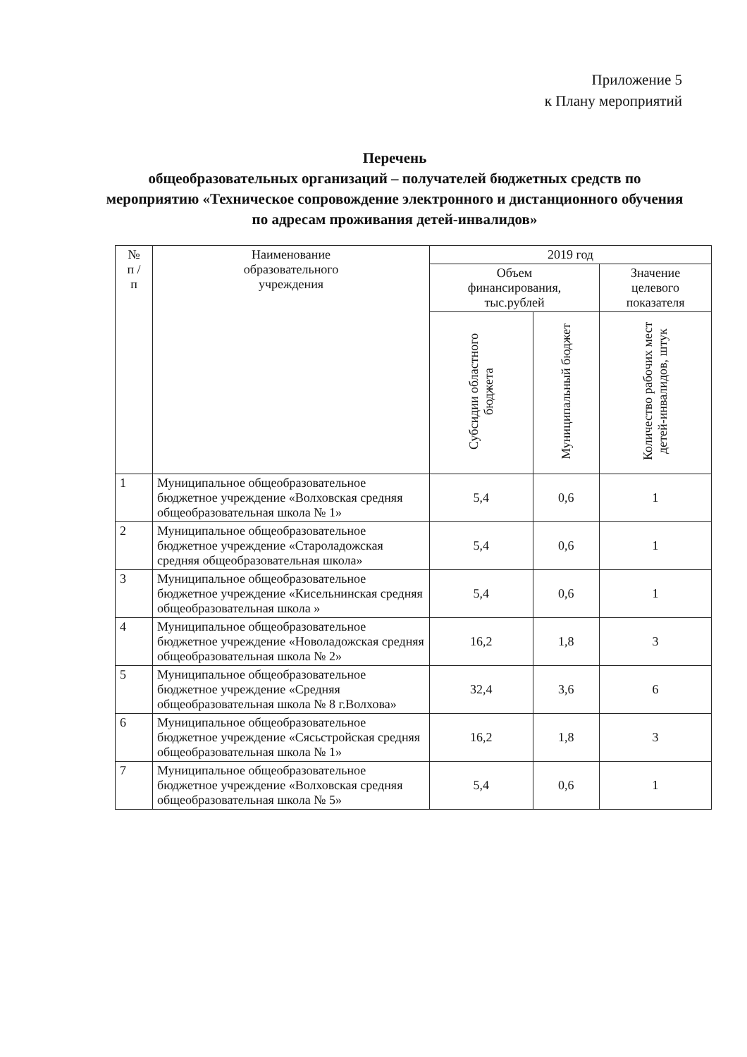Приложение 5
к Плану мероприятий
Перечень
общеобразовательных организаций – получателей бюджетных средств по мероприятию «Техническое сопровождение электронного и дистанционного обучения по адресам проживания детей-инвалидов»
| № п / п | Наименование образовательного учреждения | 2019 год | | |
| --- | --- | --- | --- | --- |
| | | Объем финансирования, тыс.рублей | | Значение целевого показателя |
| | | Субсидии областного бюджета | Муниципальный бюджет | Количество рабочих мест детей-инвалидов, штук |
| 1 | Муниципальное общеобразовательное бюджетное учреждение «Волховская средняя общеобразовательная школа № 1» | 5,4 | 0,6 | 1 |
| 2 | Муниципальное общеобразовательное бюджетное учреждение «Староладожская средняя общеобразовательная школа» | 5,4 | 0,6 | 1 |
| 3 | Муниципальное общеобразовательное бюджетное учреждение «Кисельнинская средняя общеобразовательная школа » | 5,4 | 0,6 | 1 |
| 4 | Муниципальное общеобразовательное бюджетное учреждение «Новоладожская средняя общеобразовательная школа № 2» | 16,2 | 1,8 | 3 |
| 5 | Муниципальное общеобразовательное бюджетное учреждение «Средняя общеобразовательная школа № 8 г.Волхова» | 32,4 | 3,6 | 6 |
| 6 | Муниципальное общеобразовательное бюджетное учреждение «Сясьстройская средняя общеобразовательная школа № 1» | 16,2 | 1,8 | 3 |
| 7 | Муниципальное общеобразовательное бюджетное учреждение «Волховская средняя общеобразовательная школа № 5» | 5,4 | 0,6 | 1 |